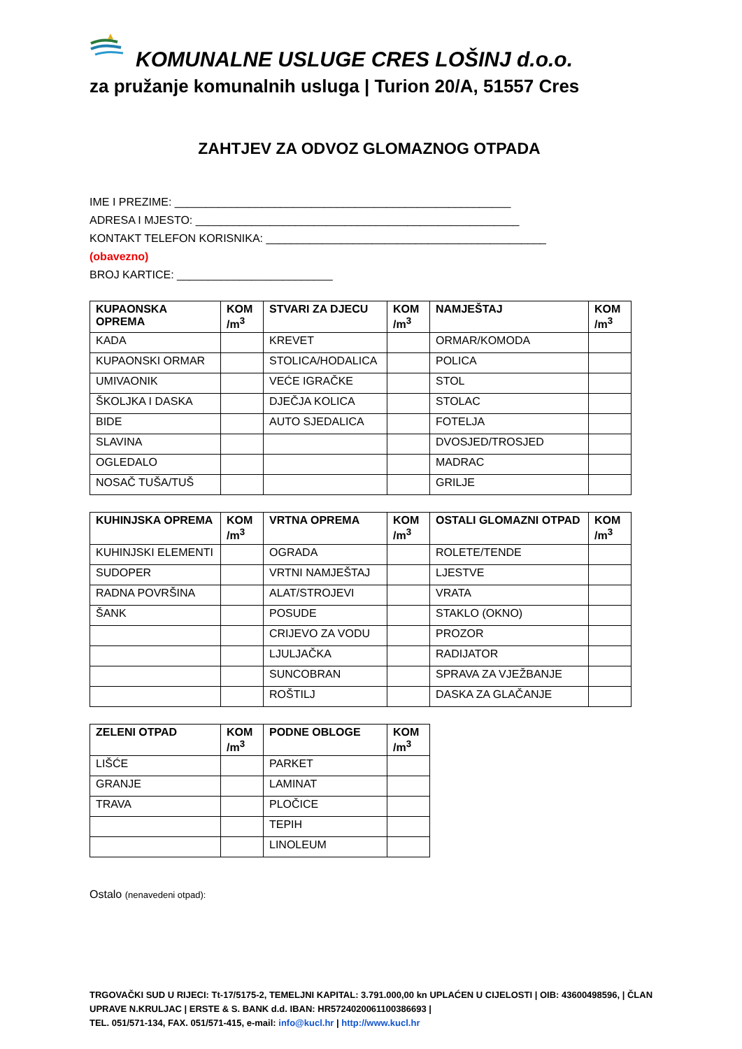KOMUNALNE USLUGE CRES LOŠINJ d.o.o.
za pružanje komunalnih usluga | Turion 20/A, 51557 Cres
ZAHTJEV ZA ODVOZ GLOMAZNOG OTPADA
IME I PREZIME: ______________________________________________________
ADRESA I MJESTO: ____________________________________________________
KONTAKT TELEFON KORISNIKA: _____________________________________________
(obavezno)
BROJ KARTICE: _________________________
| KUPAONSKA OPREMA | KOM /m<sup>3</sup> | STVARI ZA DJECU | KOM /m<sup>3</sup> | NAMJEŠTAJ | KOM /m<sup>3</sup> |
| --- | --- | --- | --- | --- | --- |
| KADA | | KREVET | | ORMAR/KOMODA | |
| KUPAONSKI ORMAR | | STOLICA/HODALICA | | POLICA | |
| UMIVAONIK | | VEĆE IGRAČKE | | STOL | |
| ŠKOLJKA I DASKA | | DJEČJA KOLICA | | STOLAC | |
| BIDE | | AUTO SJEDALICA | | FOTELJA | |
| SLAVINA | | | | DVOSJED/TROSJED | |
| OGLEDALO | | | | MADRAC | |
| NOSAČ TUŠA/TUŠ | | | | GRILJE | |
| KUHINJSKA OPREMA | KOM /m<sup>3</sup> | VRTNA OPREMA | KOM /m<sup>3</sup> | OSTALI GLOMAZNI OTPAD | KOM /m<sup>3</sup> |
| --- | --- | --- | --- | --- | --- |
| KUHINJSKI ELEMENTI | | OGRADA | | ROLETE/TENDE | |
| SUDOPER | | VRTNI NAMJEŠTAJ | | LJESTVE | |
| RADNA POVRŠINA | | ALAT/STROJEVI | | VRATA | |
| ŠANK | | POSUDE | | STAKLO (OKNO) | |
| | | CRIJEVO ZA VODU | | PROZOR | |
| | | LJULJAČKA | | RADIJATOR | |
| | | SUNCOBRAN | | SPRAVA ZA VJEŽBANJE | |
| | | ROŠTILJ | | DASKA ZA GLAČANJE | |
| ZELENI OTPAD | KOM /m<sup>3</sup> | PODNE OBLOGE | KOM /m<sup>3</sup> |
| --- | --- | --- | --- |
| LIŠĆE | | PARKET | |
| GRANJE | | LAMINAT | |
| TRAVA | | PLOČICE | |
| | | TEPIH | |
| | | LINOLEUM | |
Ostalo (nenavedeni otpad):
TRGOVAČKI SUD U RIJECI: Tt-17/5175-2, TEMELJNI KAPITAL: 3.791.000,00 kn UPLAĆEN U CIJELOSTI | OIB: 43600498596, | ČLAN UPRAVE N.KRULJAC | ERSTE & S. BANK d.d. IBAN: HR5724020061100386693 |
TEL. 051/571-134, FAX. 051/571-415, e-mail: info@kucl.hr | http://www.kucl.hr